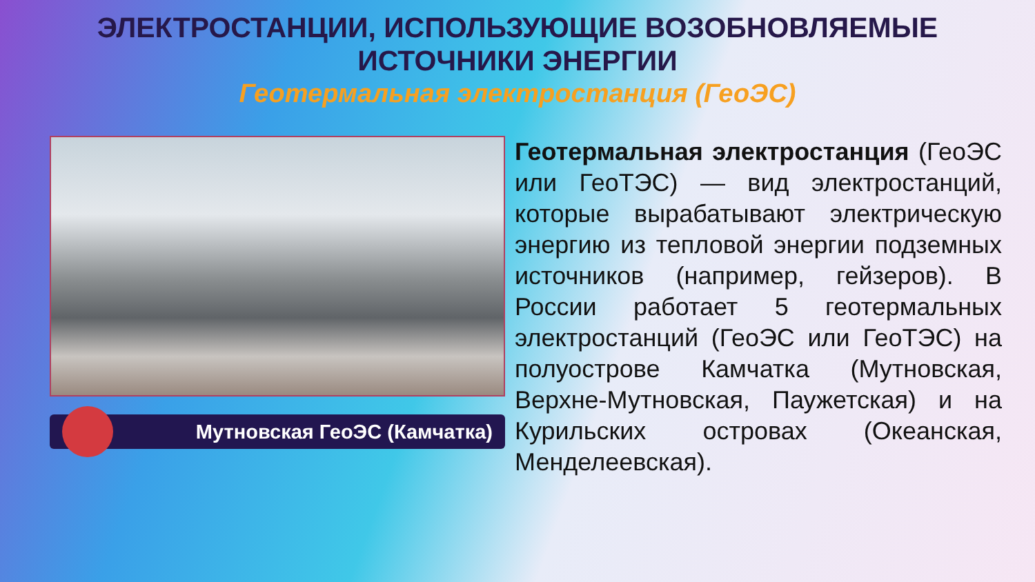ЭЛЕКТРОСТАНЦИИ, ИСПОЛЬЗУЮЩИЕ ВОЗОБНОВЛЯЕМЫЕ
ИСТОЧНИКИ ЭНЕРГИИ
Геотермальная электростанция (ГеоЭС)
Мутновская ГеоЭС (Камчатка)
Геотермальная электростанция (ГеоЭС или ГеоТЭС) — вид электростанций, которые вырабатывают электрическую энергию из тепловой энергии подземных источников (например, гейзеров). В России работает 5 геотермальных электростанций (ГеоЭС или ГеоТЭС) на полуострове Камчатка (Мутновская, Верхне-Мутновская, Паужетская) и на Курильских островах (Океанская, Менделеевская).